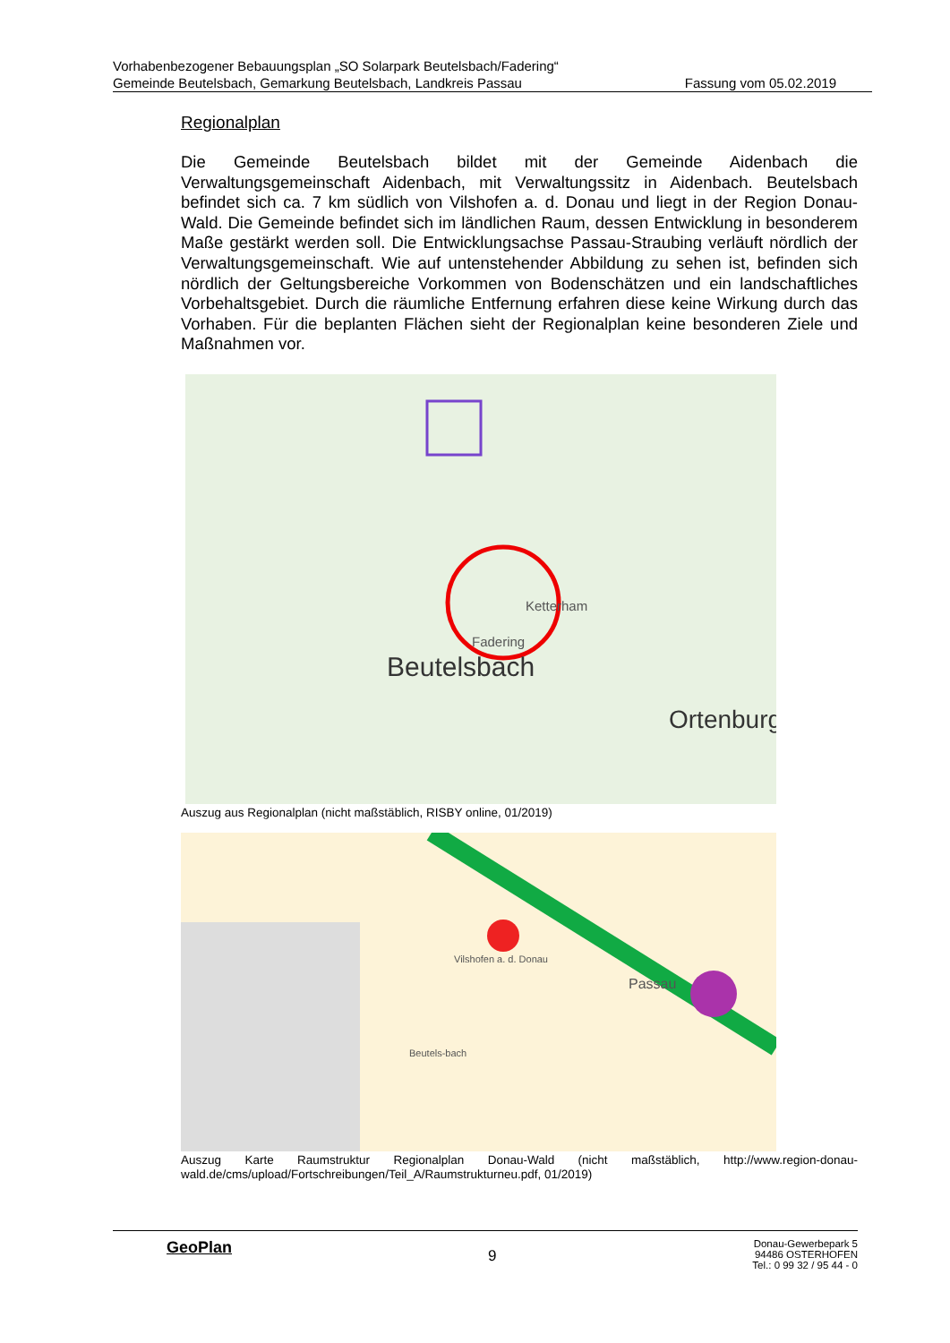Vorhabenbezogener Bebauungsplan „SO Solarpark Beutelsbach/Fadering“
Gemeinde Beutelsbach, Gemarkung Beutelsbach, Landkreis Passau Fassung vom 05.02.2019
Regionalplan
Die Gemeinde Beutelsbach bildet mit der Gemeinde Aidenbach die Verwaltungsgemeinschaft Aidenbach, mit Verwaltungssitz in Aidenbach. Beutelsbach befindet sich ca. 7 km südlich von Vilshofen a. d. Donau und liegt in der Region Donau-Wald. Die Gemeinde befindet sich im ländlichen Raum, dessen Entwicklung in besonderem Maße gestärkt werden soll. Die Entwicklungsachse Passau-Straubing verläuft nördlich der Verwaltungsgemeinschaft. Wie auf untenstehender Abbildung zu sehen ist, befinden sich nördlich der Geltungsbereiche Vorkommen von Bodenschätzen und ein landschaftliches Vorbehaltsgebiet. Durch die räumliche Entfernung erfahren diese keine Wirkung durch das Vorhaben. Für die beplanten Flächen sieht der Regionalplan keine besonderen Ziele und Maßnahmen vor.
Beutelsbach
Ortenburg
Fadering
Ketterham
Auszug aus Regionalplan (nicht maßstäblich, RISBY online, 01/2019)
Vilshofen a. d. Donau
Beutels-bach
Passau
Auszug Karte Raumstruktur Regionalplan Donau-Wald (nicht maßstäblich, http://www.region-donau-wald.de/cms/upload/Fortschreibungen/Teil_A/Raumstrukturneu.pdf, 01/2019)
GeoPlan
9
Donau-Gewerbepark 5
94486 OSTERHOFEN
Tel.: 0 99 32 / 95 44 - 0